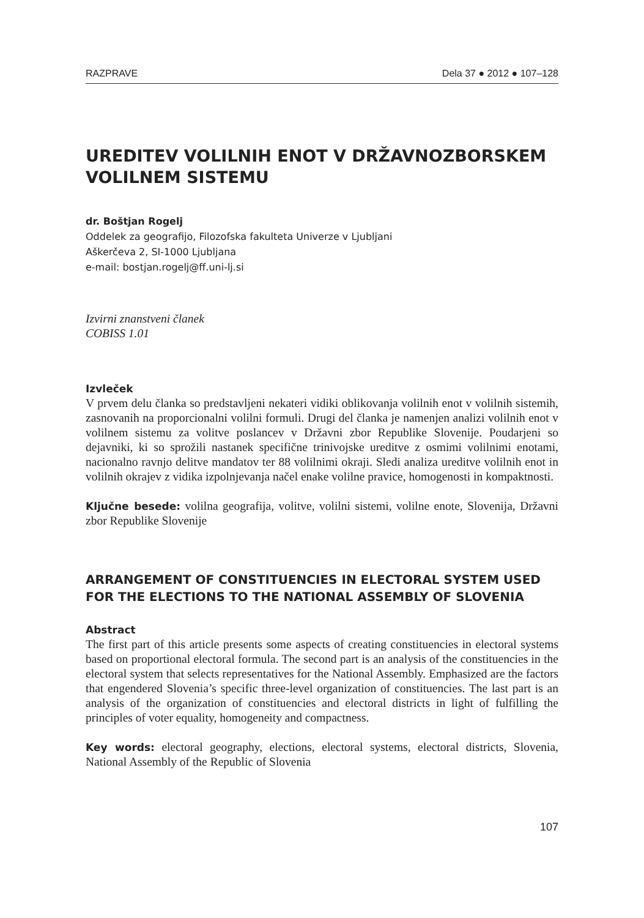RAZPRAVE Dela 37 ● 2012 ● 107–128
UREDITEV VOLILNIH ENOT V DRŽAVNOZBORSKEM VOLILNEM SISTEMU
dr. Boštjan Rogelj
Oddelek za geografijo, Filozofska fakulteta Univerze v Ljubljani
Aškerčeva 2, SI-1000 Ljubljana
e-mail: bostjan.rogelj@ff.uni-lj.si
Izvirni znanstveni članek
COBISS 1.01
Izvleček
V prvem delu članka so predstavljeni nekateri vidiki oblikovanja volilnih enot v volilnih sistemih, zasnovanih na proporcionalni volilni formuli. Drugi del članka je namenjen analizi volilnih enot v volilnem sistemu za volitve poslancev v Državni zbor Republike Slovenije. Poudarjeni so dejavniki, ki so sprožili nastanek specifične trinivojske ureditve z osmimi volilnimi enotami, nacionalno ravnjo delitve mandatov ter 88 volilnimi okraji. Sledi analiza ureditve volilnih enot in volilnih okrajev z vidika izpolnjevanja načel enake volilne pravice, homogenosti in kompaktnosti.
Ključne besede: volilna geografija, volitve, volilni sistemi, volilne enote, Slovenija, Državni zbor Republike Slovenije
ARRANGEMENT OF CONSTITUENCIES IN ELECTORAL SYSTEM USED FOR THE ELECTIONS TO THE NATIONAL ASSEMBLY OF SLOVENIA
Abstract
The first part of this article presents some aspects of creating constituencies in electoral systems based on proportional electoral formula. The second part is an analysis of the constituencies in the electoral system that selects representatives for the National Assembly. Emphasized are the factors that engendered Slovenia’s specific three-level organization of constituencies. The last part is an analysis of the organization of constituencies and electoral districts in light of fulfilling the principles of voter equality, homogeneity and compactness.
Key words: electoral geography, elections, electoral systems, electoral districts, Slovenia, National Assembly of the Republic of Slovenia
107